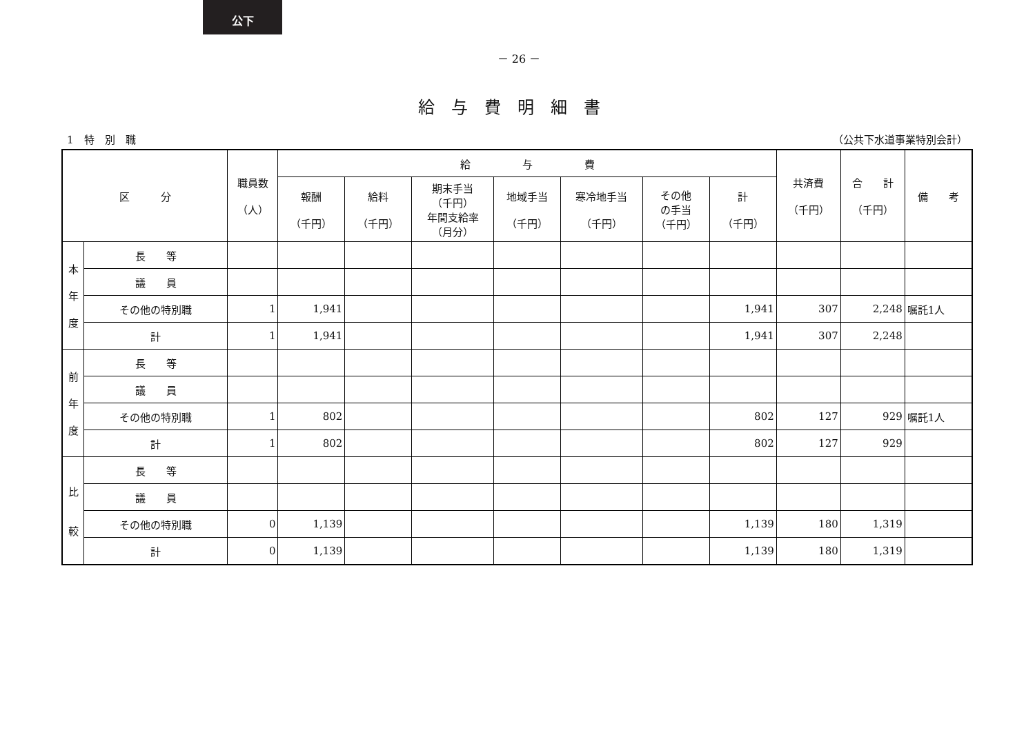公下
－ 26 －
給与費明細書
1　特　別　職 （公共下水道事業特別会計）
| 区 分 | | 職員数 （人） | 給 与 費 | | | | | | | 共済費 （千円） | 合 計 （千円） | 備 考 |
| --- | --- | --- | --- | --- | --- | --- | --- | --- | --- | --- | --- | --- |
| | | | 報酬 （千円） | 給料 （千円） | 期末手当 （千円） 年間支給率 （月分） | 地域手当 （千円） | 寒冷地手当 （千円） | その他 の手当 （千円） | 計 （千円） | | | |
| 本 年 度 | 長 等 | | | | | | | | | | | |
| | 議 員 | | | | | | | | | | | |
| | その他の特別職 | 1 | 1,941 | | | | | | 1,941 | 307 | 2,248 | 嘱託1人 |
| | 計 | 1 | 1,941 | | | | | | 1,941 | 307 | 2,248 | |
| 前 年 度 | 長 等 | | | | | | | | | | | |
| | 議 員 | | | | | | | | | | | |
| | その他の特別職 | 1 | 802 | | | | | | 802 | 127 | 929 | 嘱託1人 |
| | 計 | 1 | 802 | | | | | | 802 | 127 | 929 | |
| 比 較 | 長 等 | | | | | | | | | | | |
| | 議 員 | | | | | | | | | | | |
| | その他の特別職 | 0 | 1,139 | | | | | | 1,139 | 180 | 1,319 | |
| | 計 | 0 | 1,139 | | | | | | 1,139 | 180 | 1,319 | |